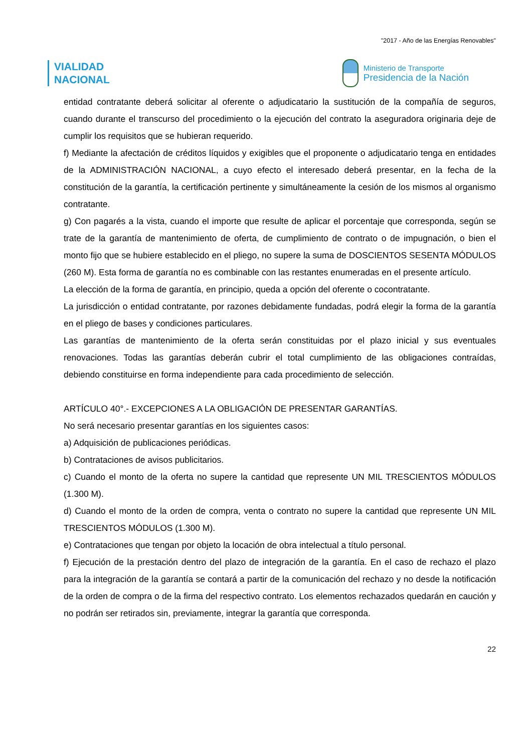"2017 - Año de las Energías Renovables"
VIALIDAD
NACIONAL
Ministerio de Transporte
Presidencia de la Nación
entidad contratante deberá solicitar al oferente o adjudicatario la sustitución de la compañía de seguros, cuando durante el transcurso del procedimiento o la ejecución del contrato la aseguradora originaria deje de cumplir los requisitos que se hubieran requerido.
f) Mediante la afectación de créditos líquidos y exigibles que el proponente o adjudicatario tenga en entidades de la ADMINISTRACIÓN NACIONAL, a cuyo efecto el interesado deberá presentar, en la fecha de la constitución de la garantía, la certificación pertinente y simultáneamente la cesión de los mismos al organismo contratante.
g) Con pagarés a la vista, cuando el importe que resulte de aplicar el porcentaje que corresponda, según se trate de la garantía de mantenimiento de oferta, de cumplimiento de contrato o de impugnación, o bien el monto fijo que se hubiere establecido en el pliego, no supere la suma de DOSCIENTOS SESENTA MÓDULOS (260 M). Esta forma de garantía no es combinable con las restantes enumeradas en el presente artículo.
La elección de la forma de garantía, en principio, queda a opción del oferente o cocontratante.
La jurisdicción o entidad contratante, por razones debidamente fundadas, podrá elegir la forma de la garantía en el pliego de bases y condiciones particulares.
Las garantías de mantenimiento de la oferta serán constituidas por el plazo inicial y sus eventuales renovaciones. Todas las garantías deberán cubrir el total cumplimiento de las obligaciones contraídas, debiendo constituirse en forma independiente para cada procedimiento de selección.
ARTÍCULO 40°.- EXCEPCIONES A LA OBLIGACIÓN DE PRESENTAR GARANTÍAS.
No será necesario presentar garantías en los siguientes casos:
a) Adquisición de publicaciones periódicas.
b) Contrataciones de avisos publicitarios.
c) Cuando el monto de la oferta no supere la cantidad que represente UN MIL TRESCIENTOS MÓDULOS (1.300 M).
d) Cuando el monto de la orden de compra, venta o contrato no supere la cantidad que represente UN MIL TRESCIENTOS MÓDULOS (1.300 M).
e) Contrataciones que tengan por objeto la locación de obra intelectual a título personal.
f) Ejecución de la prestación dentro del plazo de integración de la garantía. En el caso de rechazo el plazo para la integración de la garantía se contará a partir de la comunicación del rechazo y no desde la notificación de la orden de compra o de la firma del respectivo contrato. Los elementos rechazados quedarán en caución y no podrán ser retirados sin, previamente, integrar la garantía que corresponda.
22